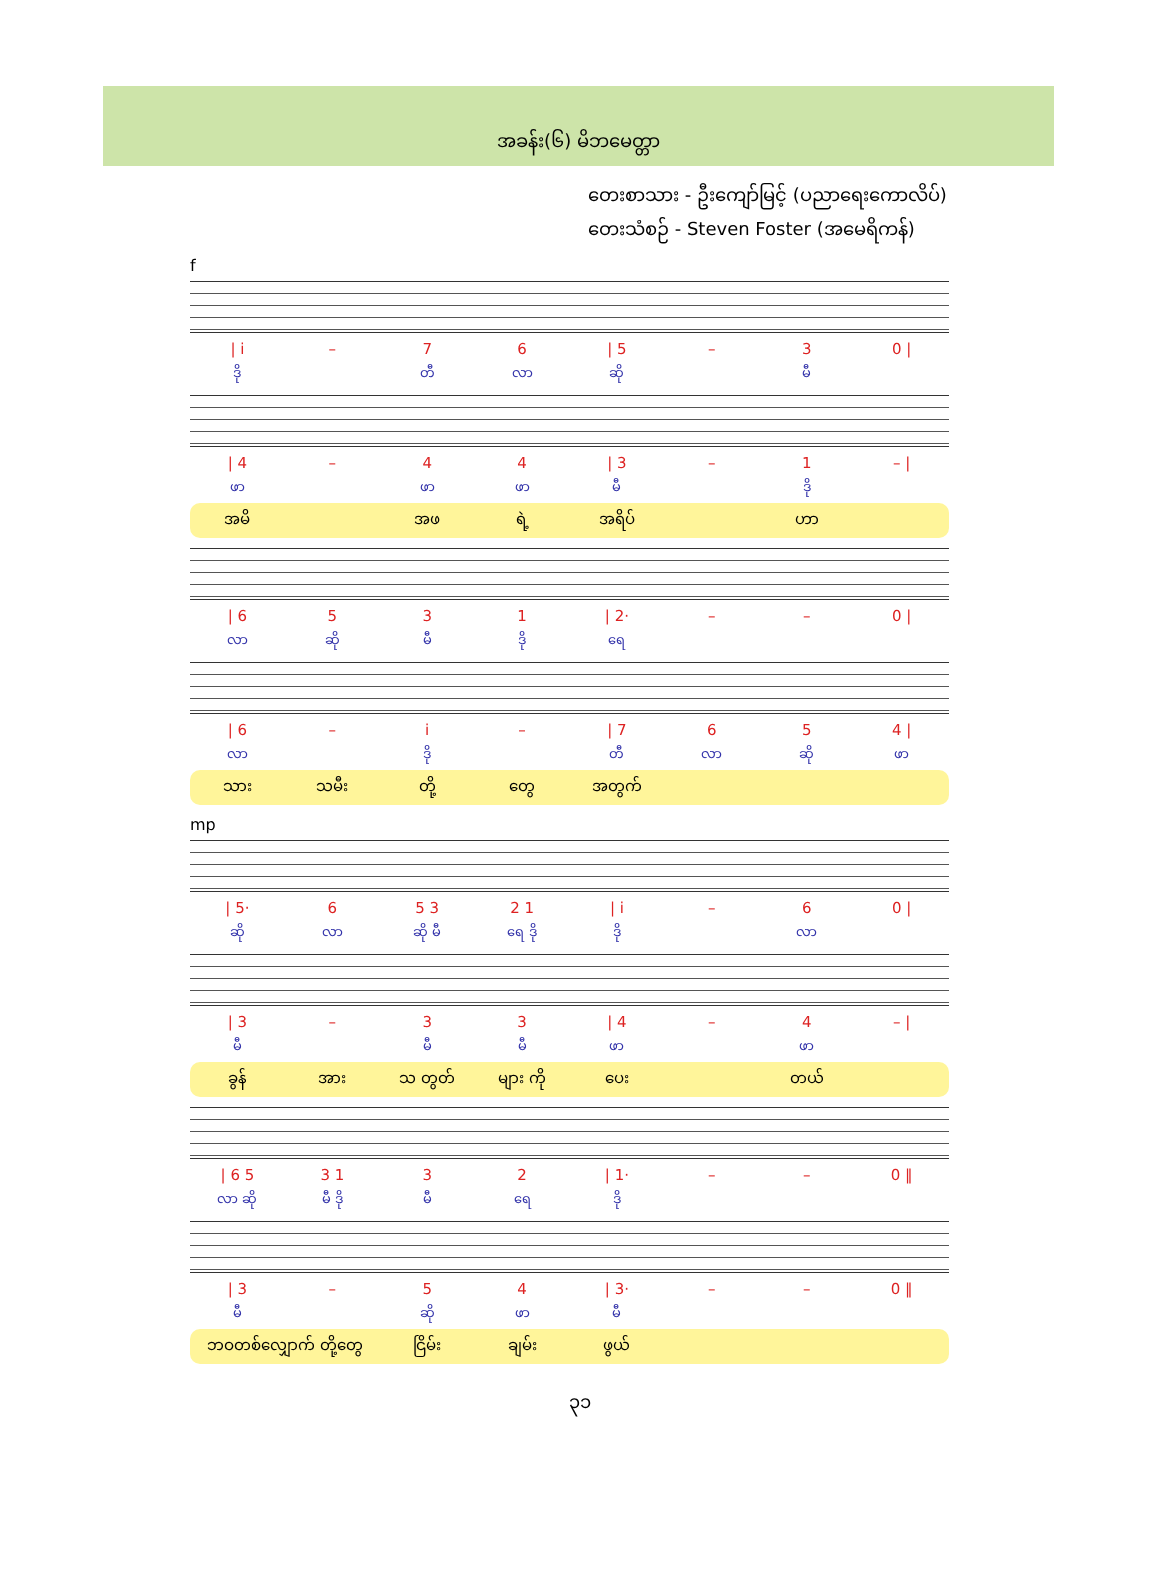အခန်း(၆) မိဘမေတ္တာ
တေးစာသား - ဦးကျော်မြင့် (ပညာရေးကောလိပ်)
တေးသံစဉ် - Steven Foster (အမေရိကန်)
f
| / i | – | 7 | 6 | / 5 | – | 3 | 0 / |
| ဒို | | တီ | လာ | ဆို | | မီ | |
| / 4 | – | 4 | 4 | / 3 | – | 1 | – / |
| ဖာ | | ဖာ | ဖာ | မီ | | ဒို | |
| အမိ | | အဖ | ရဲ့ | အရိပ် | | ဟာ | |
| / 6 | 5 | 3 | 1 | / 2· | – | – | 0 / |
| လာ | ဆို | မီ | ဒို | ရေ | | | |
| / 6 | – | i | – | / 7 | 6 | 5 | 4 / |
| လာ | | ဒို | | တီ | လာ | ဆို | ဖာ |
| သား | သမီး | တို့ | တွေ | အတွက် | | | |
mp
| / 5· | 6 | 5 3 | 2 1 | / i | – | 6 | 0 / |
| ဆို | လာ | ဆို မီ | ရေ ဒို | ဒို | | လာ | |
| / 3 | – | 3 | 3 | / 4 | – | 4 | – / |
| မီ | | မီ | မီ | ဖာ | | ဖာ | |
| ခွန် | အား | သ တွတ် | များ ကို | ပေး | | တယ် | |
| / 6 5 | 3 1 | 3 | 2 | / 1· | – | – | 0 ‖ |
| လာ ဆို | မီ ဒို | မီ | ရေ | ဒို | | | |
| / 3 | – | 5 | 4 | / 3· | – | – | 0 ‖ |
| မီ | | ဆို | ဖာ | မီ | | | |
| ဘဝတစ်လျှောက် တို့တွေ | ငြိမ်း | ချမ်း | ဖွယ် | | | |
၃၁